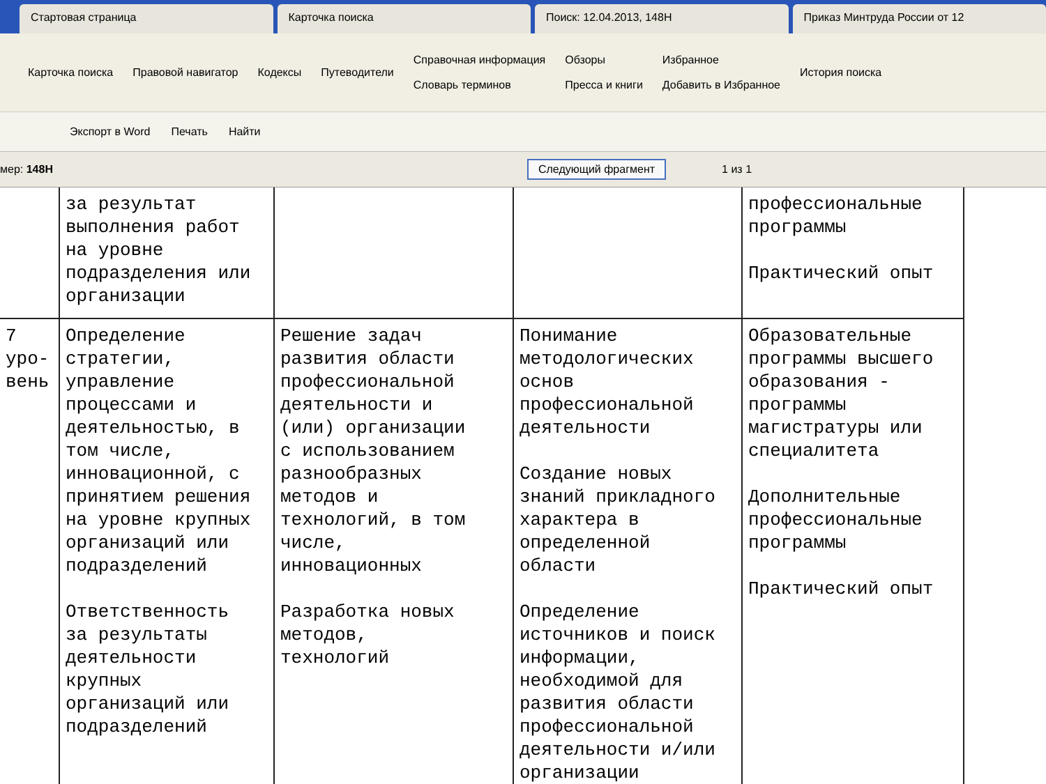Стартовая страница Карточка поиска Поиск: 12.04.2013, 148Н Приказ Минтруда России от 12
Карточка поиска Правовой навигатор Кодексы Путеводители Справочная информация
Словарь терминов Обзоры
Пресса и книги Избранное
Добавить в Избранное История поиска
Экспорт в Word Печать Найти
мер: 148Н Следующий фрагмент 1 из 1
| | за результат выполнения работ на уровне подразделения или организации | | | профессиональные программы Практический опыт |
| 7 уро- вень | Определение стратегии, управление процессами и деятельностью, в том числе, инновационной, с принятием решения на уровне крупных организаций или подразделений Ответственность за результаты деятельности крупных организаций или подразделений | Решение задач развития области профессиональной деятельности и (или) организации с использованием разнообразных методов и технологий, в том числе, инновационных Разработка новых методов, технологий | Понимание методологических основ профессиональной деятельности Создание новых знаний прикладного характера в определенной области Определение источников и поиск информации, необходимой для развития области профессиональной деятельности и/или организации | Образовательные программы высшего образования - программы магистратуры или специалитета Дополнительные профессиональные программы Практический опыт |